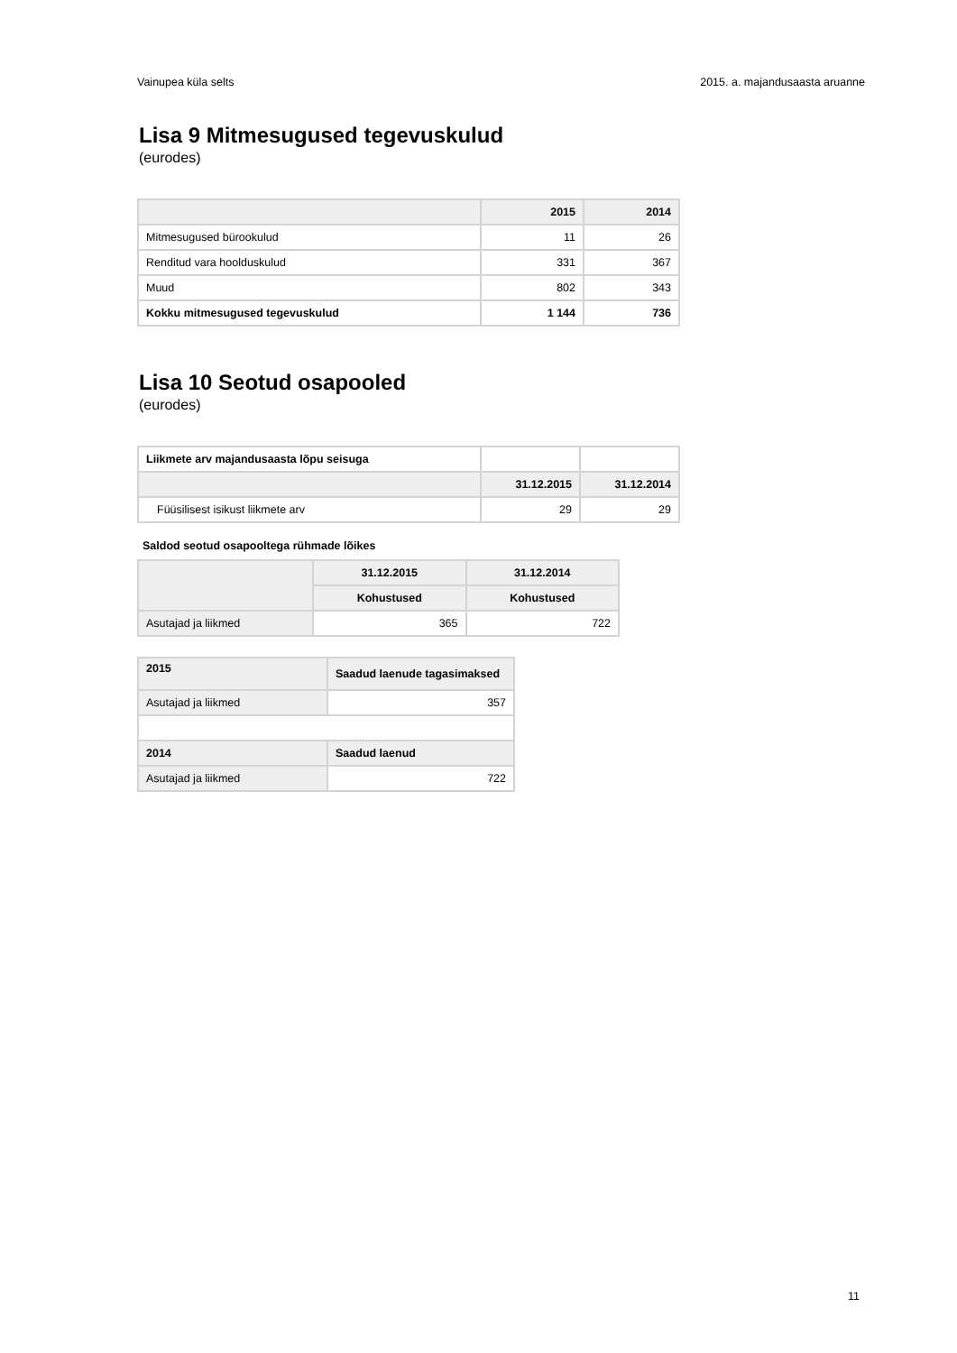Vainupea küla selts 2015. a. majandusaasta aruanne
Lisa 9 Mitmesugused tegevuskulud
(eurodes)
| | 2015 | 2014 |
| --- | --- | --- |
| Mitmesugused bürookulud | 11 | 26 |
| Renditud vara hoolduskulud | 331 | 367 |
| Muud | 802 | 343 |
| Kokku mitmesugused tegevuskulud | 1 144 | 736 |
Lisa 10 Seotud osapooled
(eurodes)
| Liikmete arv majandusaasta lõpu seisuga | | |
| | 31.12.2015 | 31.12.2014 |
| Füüsilisest isikust liikmete arv | 29 | 29 |
Saldod seotud osapooltega rühmade lõikes
| | 31.12.2015 | 31.12.2014 |
| --- | --- | --- |
| | Kohustused | Kohustused |
| Asutajad ja liikmed | 365 | 722 |
| 2015 | Saadud laenude tagasimaksed |
| --- | --- |
| Asutajad ja liikmed | 357 |
| 2014 | Saadud laenud |
| Asutajad ja liikmed | 722 |
11